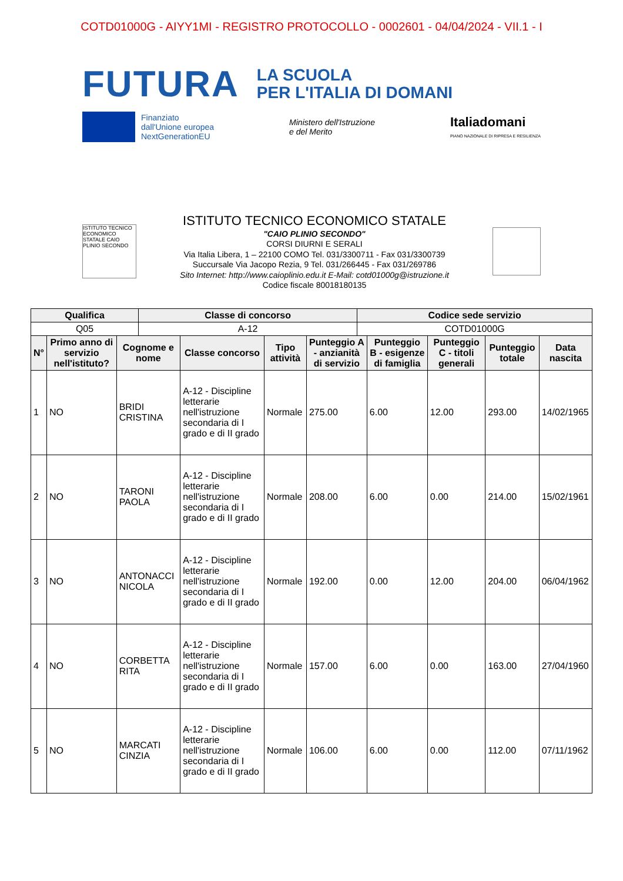COTD01000G - AIYY1MI - REGISTRO PROTOCOLLO - 0002601 - 04/04/2024 - VII.1 - I
FUTURA LA SCUOLA
PER L'ITALIA DI DOMANI
Finanziato
dall'Unione europea
NextGenerationEU
Ministero dell'Istruzione
e del Merito
Italiadomani
PIANO NAZIONALE DI RIPRESA E RESILIENZA
ISTITUTO TECNICO ECONOMICO STATALE CAIO PLINIO SECONDO
ISTITUTO TECNICO ECONOMICO STATALE
"CAIO PLINIO SECONDO"
CORSI DIURNI E SERALI
Via Italia Libera, 1 – 22100 COMO Tel. 031/3300711 - Fax 031/3300739
Succursale Via Jacopo Rezia, 9 Tel. 031/266445 - Fax 031/269786
Sito Internet: http://www.caioplinio.edu.it E-Mail: cotd01000g@istruzione.it
Codice fiscale 80018180135
| Qualifica | Classe di concorso | Codice sede servizio |
| --- | --- | --- |
| Q05 | A-12 | COTD01000G |
| N° | Primo anno di servizio nell'istituto? | Cognome e nome | Classe concorso | Tipo attività | Punteggio A - anzianità di servizio | Punteggio B - esigenze di famiglia | Punteggio C - titoli generali | Punteggio totale | Data nascita |
| --- | --- | --- | --- | --- | --- | --- | --- | --- | --- |
| 1 | NO | BRIDI CRISTINA | A-12 - Discipline letterarie nell'istruzione secondaria di I grado e di II grado | Normale | 275.00 | 6.00 | 12.00 | 293.00 | 14/02/1965 |
| 2 | NO | TARONI PAOLA | A-12 - Discipline letterarie nell'istruzione secondaria di I grado e di II grado | Normale | 208.00 | 6.00 | 0.00 | 214.00 | 15/02/1961 |
| 3 | NO | ANTONACCI NICOLA | A-12 - Discipline letterarie nell'istruzione secondaria di I grado e di II grado | Normale | 192.00 | 0.00 | 12.00 | 204.00 | 06/04/1962 |
| 4 | NO | CORBETTA RITA | A-12 - Discipline letterarie nell'istruzione secondaria di I grado e di II grado | Normale | 157.00 | 6.00 | 0.00 | 163.00 | 27/04/1960 |
| 5 | NO | MARCATI CINZIA | A-12 - Discipline letterarie nell'istruzione secondaria di I grado e di II grado | Normale | 106.00 | 6.00 | 0.00 | 112.00 | 07/11/1962 |